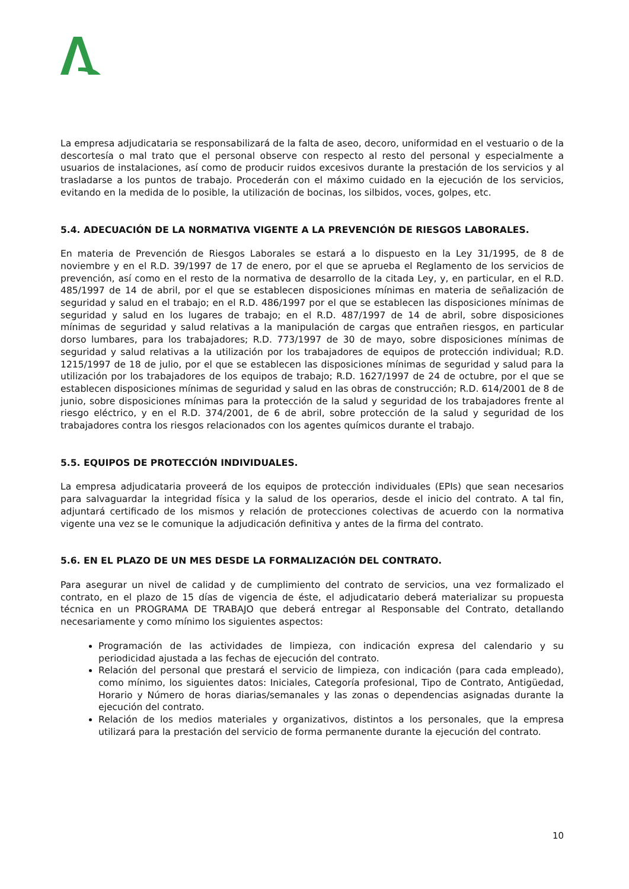La empresa adjudicataria se responsabilizará de la falta de aseo, decoro, uniformidad en el vestuario o de la descortesía o mal trato que el personal observe con respecto al resto del personal y especialmente a usuarios de instalaciones, así como de producir ruidos excesivos durante la prestación de los servicios y al trasladarse a los puntos de trabajo. Procederán con el máximo cuidado en la ejecución de los servicios, evitando en la medida de lo posible, la utilización de bocinas, los silbidos, voces, golpes, etc.
5.4. ADECUACIÓN DE LA NORMATIVA VIGENTE A LA PREVENCIÓN DE RIESGOS LABORALES.
En materia de Prevención de Riesgos Laborales se estará a lo dispuesto en la Ley 31/1995, de 8 de noviembre y en el R.D. 39/1997 de 17 de enero, por el que se aprueba el Reglamento de los servicios de prevención, así como en el resto de la normativa de desarrollo de la citada Ley, y, en particular, en el R.D. 485/1997 de 14 de abril, por el que se establecen disposiciones mínimas en materia de señalización de seguridad y salud en el trabajo; en el R.D. 486/1997 por el que se establecen las disposiciones mínimas de seguridad y salud en los lugares de trabajo; en el R.D. 487/1997 de 14 de abril, sobre disposiciones mínimas de seguridad y salud relativas a la manipulación de cargas que entrañen riesgos, en particular dorso lumbares, para los trabajadores; R.D. 773/1997 de 30 de mayo, sobre disposiciones mínimas de seguridad y salud relativas a la utilización por los trabajadores de equipos de protección individual; R.D. 1215/1997 de 18 de julio, por el que se establecen las disposiciones mínimas de seguridad y salud para la utilización por los trabajadores de los equipos de trabajo; R.D. 1627/1997 de 24 de octubre, por el que se establecen disposiciones mínimas de seguridad y salud en las obras de construcción; R.D. 614/2001 de 8 de junio, sobre disposiciones mínimas para la protección de la salud y seguridad de los trabajadores frente al riesgo eléctrico, y en el R.D. 374/2001, de 6 de abril, sobre protección de la salud y seguridad de los trabajadores contra los riesgos relacionados con los agentes químicos durante el trabajo.
5.5. EQUIPOS DE PROTECCIÓN INDIVIDUALES.
La empresa adjudicataria proveerá de los equipos de protección individuales (EPIs) que sean necesarios para salvaguardar la integridad física y la salud de los operarios, desde el inicio del contrato. A tal fin, adjuntará certificado de los mismos y relación de protecciones colectivas de acuerdo con la normativa vigente una vez se le comunique la adjudicación definitiva y antes de la firma del contrato.
5.6. EN EL PLAZO DE UN MES DESDE LA FORMALIZACIÓN DEL CONTRATO.
Para asegurar un nivel de calidad y de cumplimiento del contrato de servicios, una vez formalizado el contrato, en el plazo de 15 días de vigencia de éste, el adjudicatario deberá materializar su propuesta técnica en un PROGRAMA DE TRABAJO que deberá entregar al Responsable del Contrato, detallando necesariamente y como mínimo los siguientes aspectos:
Programación de las actividades de limpieza, con indicación expresa del calendario y su periodicidad ajustada a las fechas de ejecución del contrato.
Relación del personal que prestará el servicio de limpieza, con indicación (para cada empleado), como mínimo, los siguientes datos: Iniciales, Categoría profesional, Tipo de Contrato, Antigüedad, Horario y Número de horas diarias/semanales y las zonas o dependencias asignadas durante la ejecución del contrato.
Relación de los medios materiales y organizativos, distintos a los personales, que la empresa utilizará para la prestación del servicio de forma permanente durante la ejecución del contrato.
10